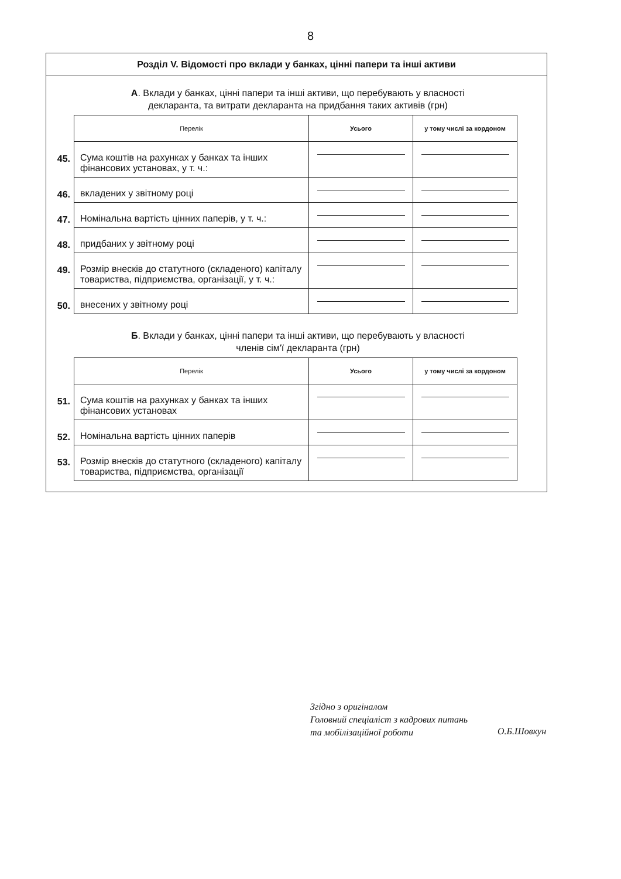8
Розділ V. Відомості про вклади у банках, цінні папери та інші активи
А. Вклади у банках, цінні папери та інші активи, що перебувають у власності декларанта, та витрати декларанта на придбання таких активів (грн)
| | Перелік | Усього | у тому числі за кордоном |
| 45. | Сума коштів на рахунках у банках та інших фінансових установах, у т. ч.: | | |
| 46. | вкладених у звітному році | | |
| 47. | Номінальна вартість цінних паперів, у т. ч.: | | |
| 48. | придбаних у звітному році | | |
| 49. | Розмір внесків до статутного (складеного) капіталу товариства, підприємства, організації, у т. ч.: | | |
| 50. | внесених у звітному році | | |
Б. Вклади у банках, цінні папери та інші активи, що перебувають у власності членів сім'ї декларанта (грн)
| | Перелік | Усього | у тому числі за кордоном |
| 51. | Сума коштів на рахунках у банках та інших фінансових установах | | |
| 52. | Номінальна вартість цінних паперів | | |
| 53. | Розмір внесків до статутного (складеного) капіталу товариства, підприємства, організації | | |
Згідно з оригіналом
Головний спеціаліст з кадрових питань
та мобілізаційної роботи
О.Б.Шовкун